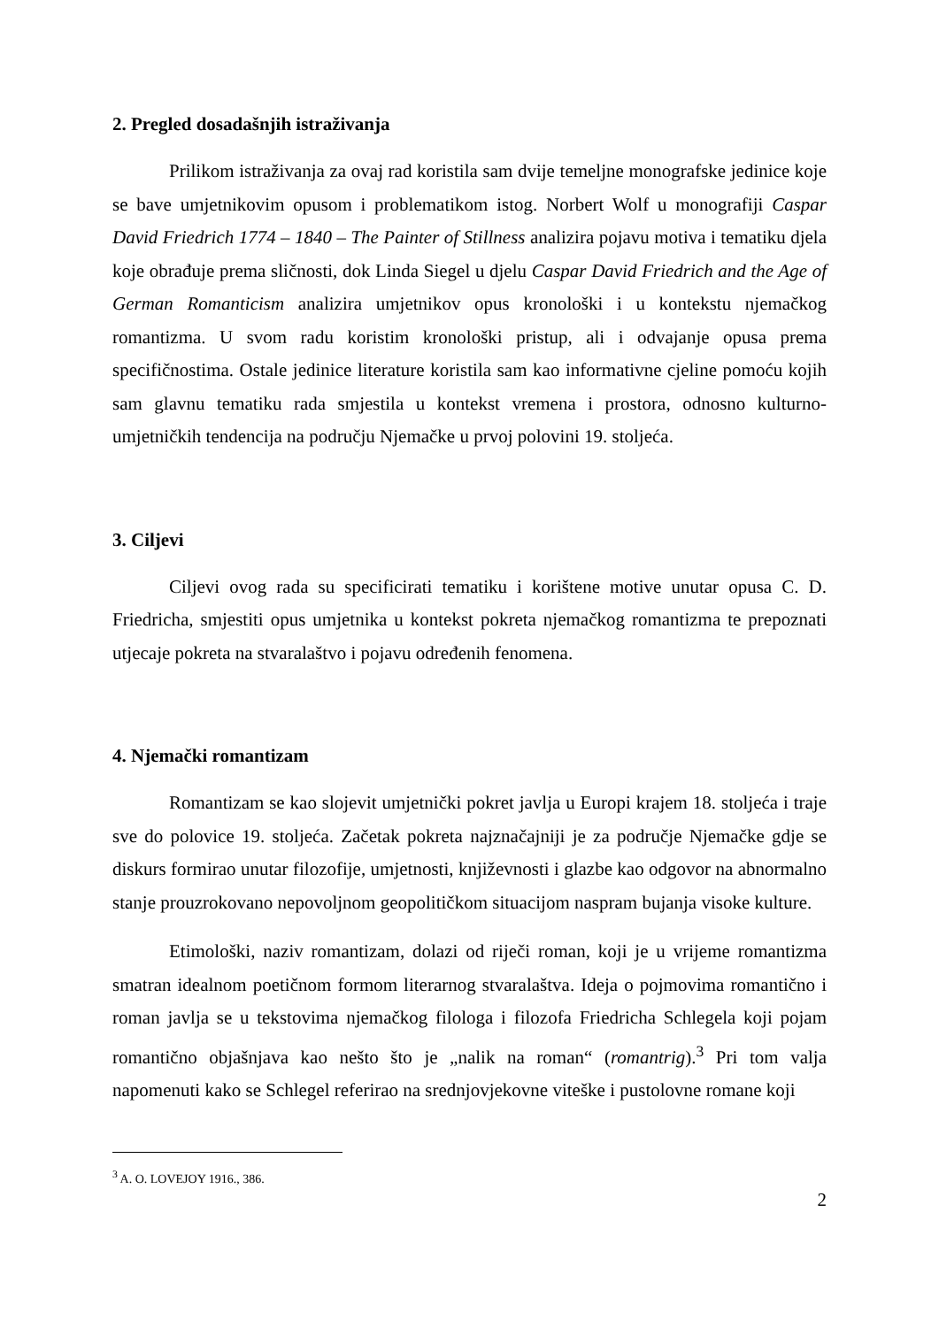2. Pregled dosadašnjih istraživanja
Prilikom istraživanja za ovaj rad koristila sam dvije temeljne monografske jedinice koje se bave umjetnikovim opusom i problematikom istog. Norbert Wolf u monografiji Caspar David Friedrich 1774 – 1840 – The Painter of Stillness analizira pojavu motiva i tematiku djela koje obrađuje prema sličnosti, dok Linda Siegel u djelu Caspar David Friedrich and the Age of German Romanticism analizira umjetnikov opus kronološki i u kontekstu njemačkog romantizma. U svom radu koristim kronološki pristup, ali i odvajanje opusa prema specifičnostima. Ostale jedinice literature koristila sam kao informativne cjeline pomoću kojih sam glavnu tematiku rada smjestila u kontekst vremena i prostora, odnosno kulturno-umjetničkih tendencija na području Njemačke u prvoj polovini 19. stoljeća.
3. Ciljevi
Ciljevi ovog rada su specificirati tematiku i korištene motive unutar opusa C. D. Friedricha, smjestiti opus umjetnika u kontekst pokreta njemačkog romantizma te prepoznati utjecaje pokreta na stvaralaštvo i pojavu određenih fenomena.
4. Njemački romantizam
Romantizam se kao slojevit umjetnički pokret javlja u Europi krajem 18. stoljeća i traje sve do polovice 19. stoljeća. Začetak pokreta najznačajniji je za područje Njemačke gdje se diskurs formirao unutar filozofije, umjetnosti, književnosti i glazbe kao odgovor na abnormalno stanje prouzrokovano nepovoljnom geopolitičkom situacijom naspram bujanja visoke kulture.
Etimološki, naziv romantizam, dolazi od riječi roman, koji je u vrijeme romantizma smatran idealnom poetičnom formom literarnog stvaralaštva. Ideja o pojmovima romantično i roman javlja se u tekstovima njemačkog filologa i filozofa Friedricha Schlegela koji pojam romantično objašnjava kao nešto što je „nalik na roman“ (romantrig).<sup>3</sup> Pri tom valja napomenuti kako se Schlegel referirao na srednjovjekovne viteške i pustolovne romane koji
<sup>3</sup> A. O. LOVEJOY 1916., 386.
2